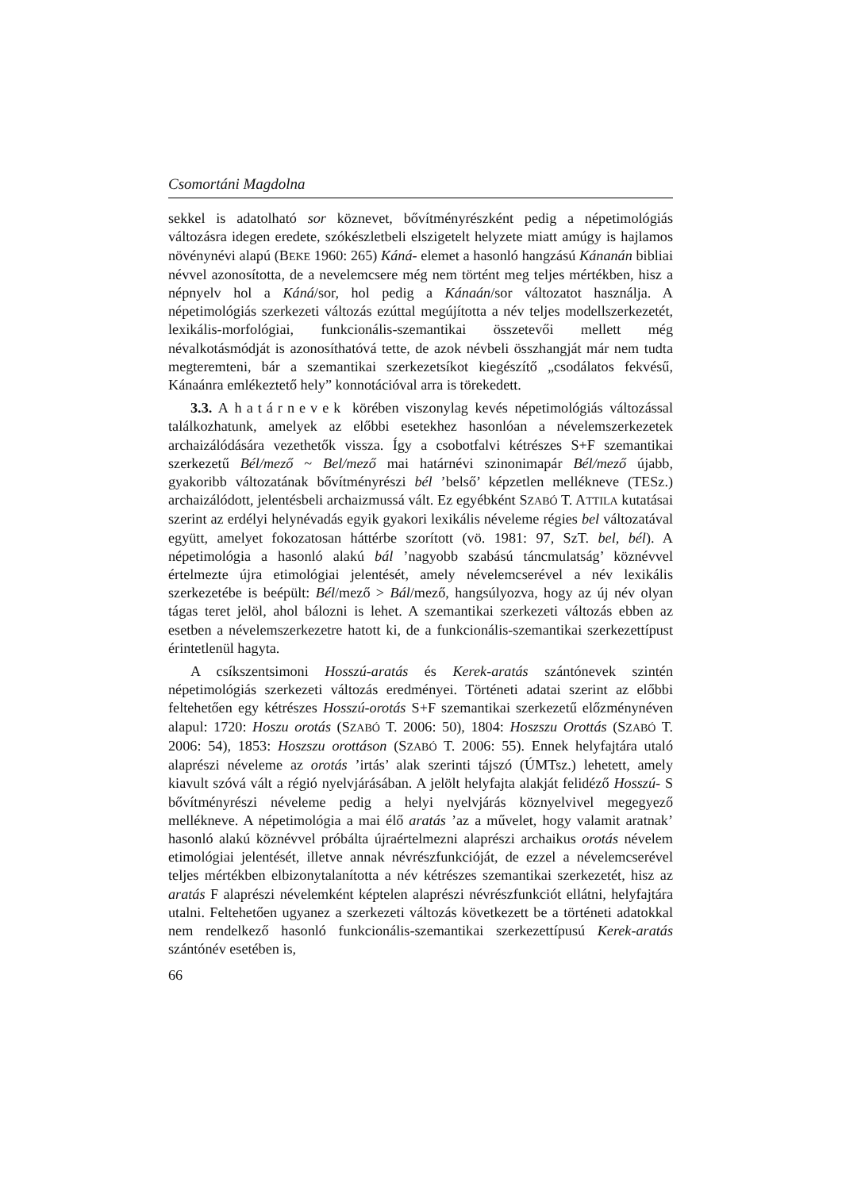Csomortáni Magdolna
sekkel is adatolható sor köznevet, bővítményrészként pedig a népetimológiás változásra idegen eredete, szókészletbeli elszigetelt helyzete miatt amúgy is hajlamos növénynévi alapú (BEKE 1960: 265) Káná- elemet a hasonló hangzású Kánanán bibliai névvel azonosította, de a nevelemcsere még nem történt meg teljes mértékben, hisz a népnyelv hol a Káná/sor, hol pedig a Kánaán/sor változatot használja. A népetimológiás szerkezeti változás ezúttal megújította a név teljes modellszerkezetét, lexikális-morfológiai, funkcionális-szemantikai összetevői mellett még névalkotásmódját is azonosíthatóvá tette, de azok névbeli összhangját már nem tudta megteremteni, bár a szemantikai szerkezetsíkot kiegészítő „csodálatos fekvésű, Kánaánra emlékeztető hely” konnotációval arra is törekedett.
3.3. A határnevek körében viszonylag kevés népetimológiás változással találkozhatunk, amelyek az előbbi esetekhez hasonlóan a névelemszerkezetek archaizálódására vezethetők vissza. Így a csobotfalvi kétrészes S+F szemantikai szerkezetű Bél/mező ~ Bel/mező mai határnévi szinonimapár Bél/mező újabb, gyakoribb változatának bővítményrészi bél ’belső’ képzetlen mellékneve (TESz.) archaizálódott, jelentésbeli archaizmussá vált. Ez egyébként SZABÓ T. ATTILA kutatásai szerint az erdélyi helynévadás egyik gyakori lexikális néveleme régies bel változatával együtt, amelyet fokozatosan háttérbe szorított (vö. 1981: 97, SzT. bel, bél). A népetimológia a hasonló alakú bál ’nagyobb szabású táncmulatság’ köznévvel értelmezte újra etimológiai jelentését, amely névelemcserével a név lexikális szerkezetébe is beépült: Bél/mező > Bál/mező, hangsúlyozva, hogy az új név olyan tágas teret jelöl, ahol bálozni is lehet. A szemantikai szerkezeti változás ebben az esetben a névelemszerkezetre hatott ki, de a funkcionális-szemantikai szerkezettípust érintetlenül hagyta.
A csíkszentsimoni Hosszú-aratás és Kerek-aratás szántónevek szintén népetimológiás szerkezeti változás eredményei. Történeti adatai szerint az előbbi feltehetően egy kétrészes Hosszú-orotás S+F szemantikai szerkezetű előzménynéven alapul: 1720: Hoszu orotás (SZABÓ T. 2006: 50), 1804: Hoszszu Orottás (SZABÓ T. 2006: 54), 1853: Hoszszu orottáson (SZABÓ T. 2006: 55). Ennek helyfajtára utaló alaprészi néveleme az orotás ’irtás’ alak szerinti tájszó (ÚMTsz.) lehetett, amely kiavult szóvá vált a régió nyelvjárásában. A jelölt helyfajta alakját felidéző Hosszú- S bővítményrészi néveleme pedig a helyi nyelvjárás köznyelvivel megegyező mellékneve. A népetimológia a mai élő aratás ’az a művelet, hogy valamit aratnak’ hasonló alakú köznévvel próbálta újraértelmezni alaprészi archaikus orotás névelem etimológiai jelentését, illetve annak névrészfunkcióját, de ezzel a névelemcserével teljes mértékben elbizonytalanította a név kétrészes szemantikai szerkezetét, hisz az aratás F alaprészi névelemként képtelen alaprészi névrészfunkciót ellátni, helyfajtára utalni. Feltehetően ugyanez a szerkezeti változás következett be a történeti adatokkal nem rendelkező hasonló funkcionális-szemantikai szerkezettípusú Kerek-aratás szántónév esetében is,
66